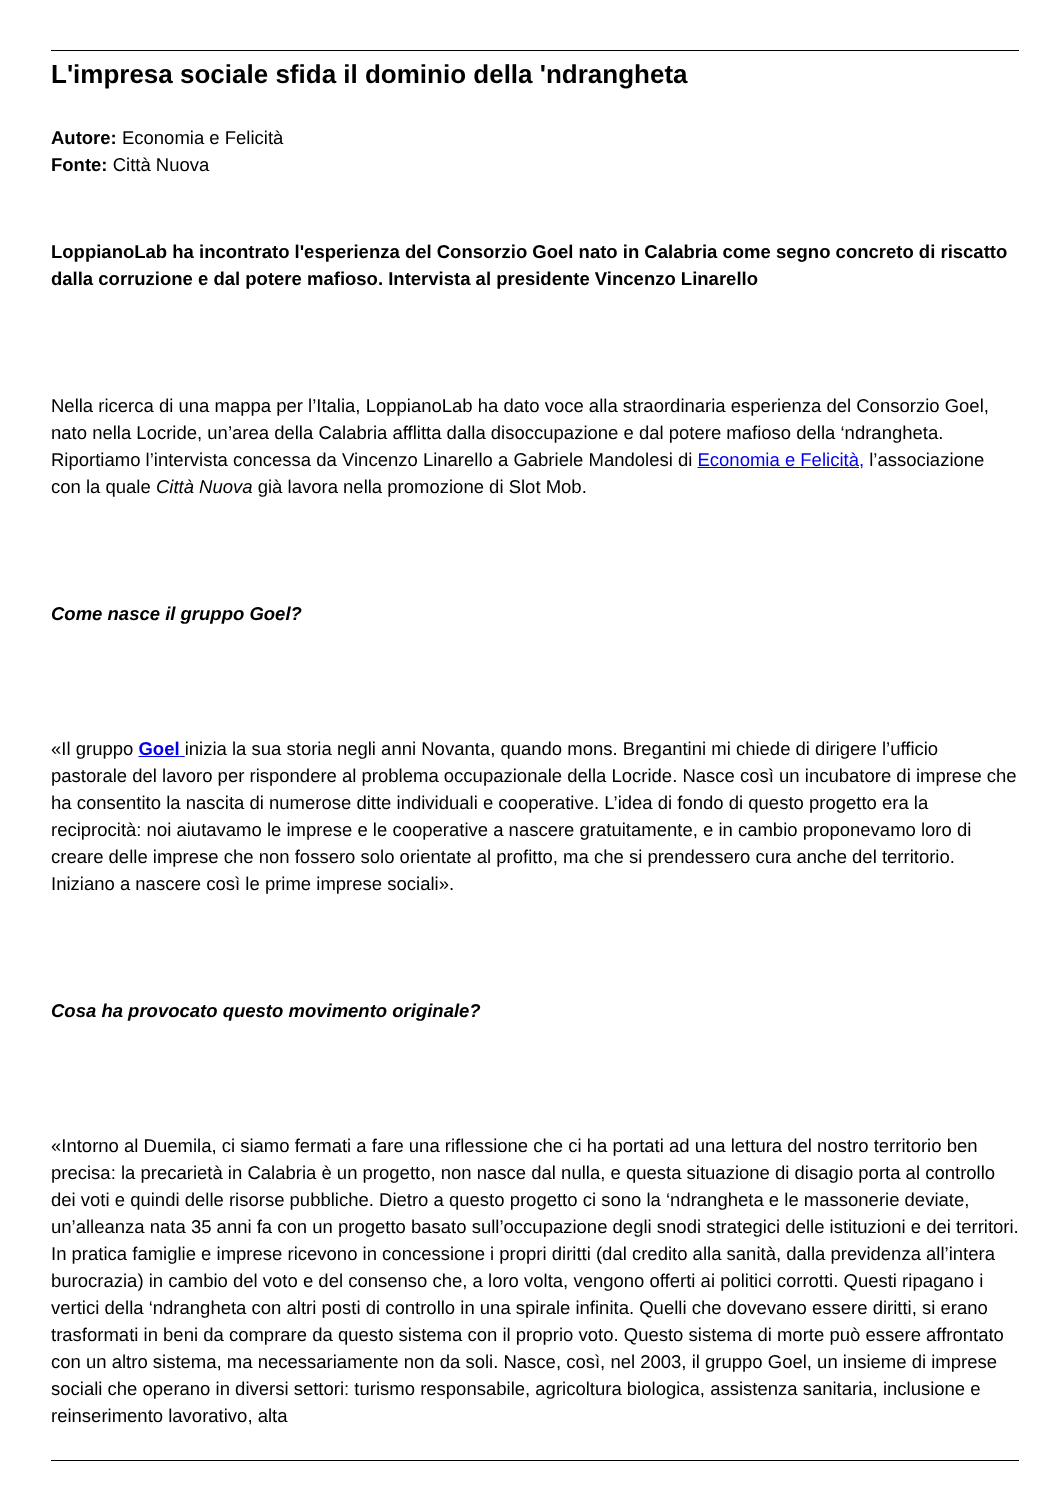L'impresa sociale sfida il dominio della 'ndrangheta
Autore: Economia e Felicità
Fonte: Città Nuova
LoppianoLab ha incontrato l'esperienza del Consorzio Goel nato in Calabria come segno concreto di riscatto dalla corruzione e dal potere mafioso. Intervista al presidente Vincenzo Linarello
Nella ricerca di una mappa per l’Italia, LoppianoLab ha dato voce alla straordinaria esperienza del Consorzio Goel, nato nella Locride, un’area della Calabria afflitta dalla disoccupazione e dal potere mafioso della ‘ndrangheta. Riportiamo l’intervista concessa da Vincenzo Linarello a Gabriele Mandolesi di Economia e Felicità, l’associazione con la quale Città Nuova già lavora nella promozione di Slot Mob.
Come nasce il gruppo Goel?
«Il gruppo Goel inizia la sua storia negli anni Novanta, quando mons. Bregantini mi chiede di dirigere l’ufficio pastorale del lavoro per rispondere al problema occupazionale della Locride. Nasce così un incubatore di imprese che ha consentito la nascita di numerose ditte individuali e cooperative. L’idea di fondo di questo progetto era la reciprocità: noi aiutavamo le imprese e le cooperative a nascere gratuitamente, e in cambio proponevamo loro di creare delle imprese che non fossero solo orientate al profitto, ma che si prendessero cura anche del territorio. Iniziano a nascere così le prime imprese sociali».
Cosa ha provocato questo movimento originale?
«Intorno al Duemila, ci siamo fermati a fare una riflessione che ci ha portati ad una lettura del nostro territorio ben precisa: la precarietà in Calabria è un progetto, non nasce dal nulla, e questa situazione di disagio porta al controllo dei voti e quindi delle risorse pubbliche. Dietro a questo progetto ci sono la ‘ndrangheta e le massonerie deviate, un’alleanza nata 35 anni fa con un progetto basato sull’occupazione degli snodi strategici delle istituzioni e dei territori. In pratica famiglie e imprese ricevono in concessione i propri diritti (dal credito alla sanità, dalla previdenza all’intera burocrazia) in cambio del voto e del consenso che, a loro volta, vengono offerti ai politici corrotti. Questi ripagano i vertici della ‘ndrangheta con altri posti di controllo in una spirale infinita. Quelli che dovevano essere diritti, si erano trasformati in beni da comprare da questo sistema con il proprio voto. Questo sistema di morte può essere affrontato con un altro sistema, ma necessariamente non da soli. Nasce, così, nel 2003, il gruppo Goel, un insieme di imprese sociali che operano in diversi settori: turismo responsabile, agricoltura biologica, assistenza sanitaria, inclusione e reinserimento lavorativo, alta